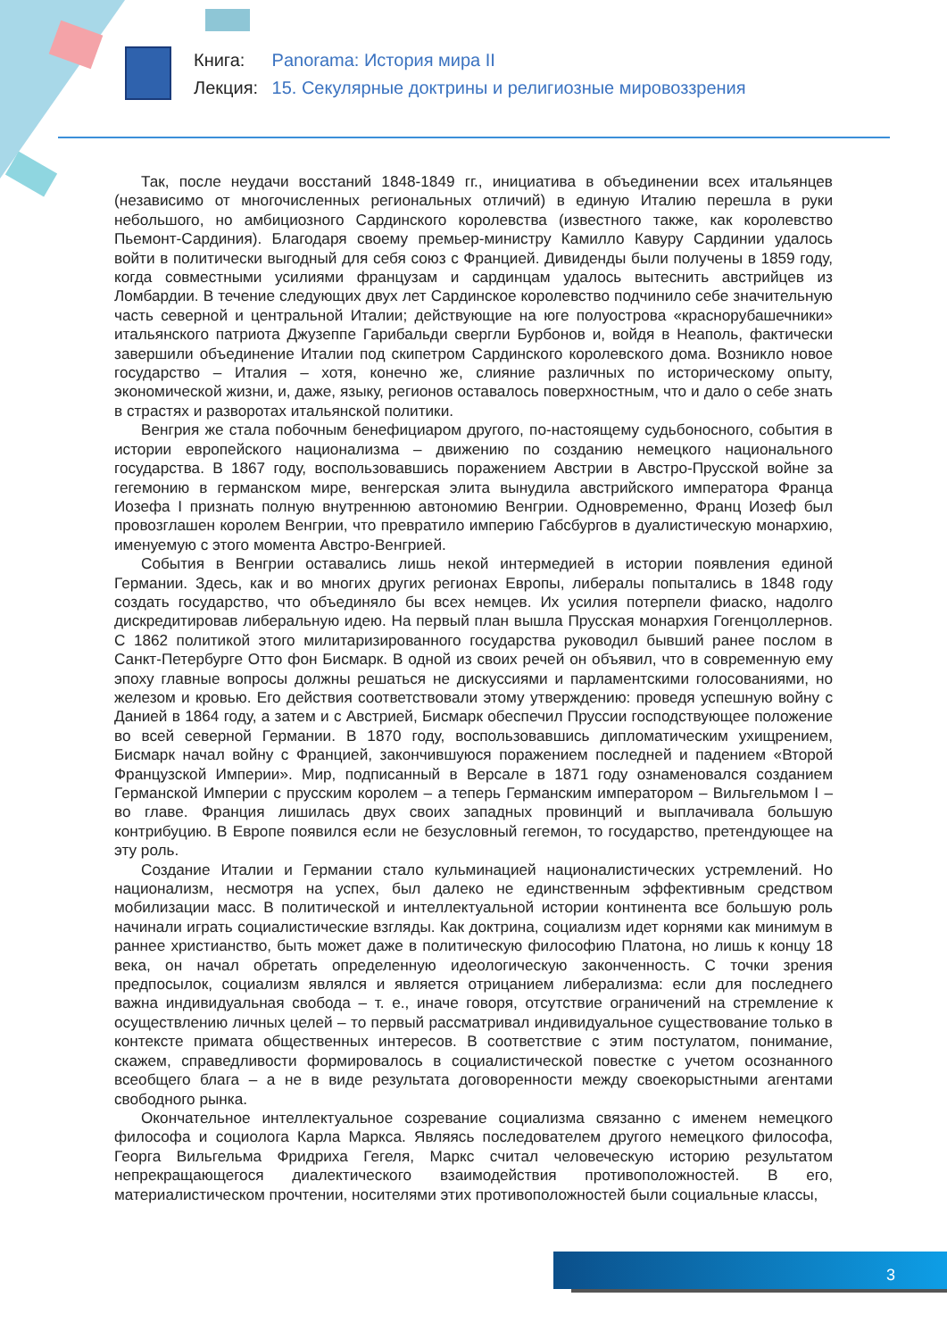Книга: Panorama: История мира II
Лекция: 15. Секулярные доктрины и религиозные мировоззрения
Так, после неудачи восстаний 1848-1849 гг., инициатива в объединении всех итальянцев (независимо от многочисленных региональных отличий) в единую Италию перешла в руки небольшого, но амбициозного Сардинского королевства (известного также, как королевство Пьемонт-Сардиния). Благодаря своему премьер-министру Камилло Кавуру Сардинии удалось войти в политически выгодный для себя союз с Францией. Дивиденды были получены в 1859 году, когда совместными усилиями французам и сардинцам удалось вытеснить австрийцев из Ломбардии. В течение следующих двух лет Сардинское королевство подчинило себе значительную часть северной и центральной Италии; действующие на юге полуострова «краснорубашечники» итальянского патриота Джузеппе Гарибальди свергли Бурбонов и, войдя в Неаполь, фактически завершили объединение Италии под скипетром Сардинского королевского дома. Возникло новое государство – Италия – хотя, конечно же, слияние различных по историческому опыту, экономической жизни, и, даже, языку, регионов оставалось поверхностным, что и дало о себе знать в страстях и разворотах итальянской политики.
Венгрия же стала побочным бенефициаром другого, по-настоящему судьбоносного, события в истории европейского национализма – движению по созданию немецкого национального государства. В 1867 году, воспользовавшись поражением Австрии в Австро-Прусской войне за гегемонию в германском мире, венгерская элита вынудила австрийского императора Франца Иозефа I признать полную внутреннюю автономию Венгрии. Одновременно, Франц Иозеф был провозглашен королем Венгрии, что превратило империю Габсбургов в дуалистическую монархию, именуемую с этого момента Австро-Венгрией.
События в Венгрии оставались лишь некой интермедией в истории появления единой Германии. Здесь, как и во многих других регионах Европы, либералы попытались в 1848 году создать государство, что объединяло бы всех немцев. Их усилия потерпели фиаско, надолго дискредитировав либеральную идею. На первый план вышла Прусская монархия Гогенцоллернов. С 1862 политикой этого милитаризированного государства руководил бывший ранее послом в Санкт-Петербурге Отто фон Бисмарк. В одной из своих речей он объявил, что в современную ему эпоху главные вопросы должны решаться не дискуссиями и парламентскими голосованиями, но железом и кровью. Его действия соответствовали этому утверждению: проведя успешную войну с Данией в 1864 году, а затем и с Австрией, Бисмарк обеспечил Пруссии господствующее положение во всей северной Германии. В 1870 году, воспользовавшись дипломатическим ухищрением, Бисмарк начал войну с Францией, закончившуюся поражением последней и падением «Второй Французской Империи». Мир, подписанный в Версале в 1871 году ознаменовался созданием Германской Империи с прусским королем – а теперь Германским императором – Вильгельмом I – во главе. Франция лишилась двух своих западных провинций и выплачивала большую контрибуцию. В Европе появился если не безусловный гегемон, то государство, претендующее на эту роль.
Создание Италии и Германии стало кульминацией националистических устремлений. Но национализм, несмотря на успех, был далеко не единственным эффективным средством мобилизации масс. В политической и интеллектуальной истории континента все большую роль начинали играть социалистические взгляды. Как доктрина, социализм идет корнями как минимум в раннее христианство, быть может даже в политическую философию Платона, но лишь к концу 18 века, он начал обретать определенную идеологическую законченность. С точки зрения предпосылок, социализм являлся и является отрицанием либерализма: если для последнего важна индивидуальная свобода – т. е., иначе говоря, отсутствие ограничений на стремление к осуществлению личных целей – то первый рассматривал индивидуальное существование только в контексте примата общественных интересов. В соответствие с этим постулатом, понимание, скажем, справедливости формировалось в социалистической повестке с учетом осознанного всеобщего блага – а не в виде результата договоренности между своекорыстными агентами свободного рынка.
Окончательное интеллектуальное созревание социализма связанно с именем немецкого философа и социолога Карла Маркса. Являясь последователем другого немецкого философа, Георга Вильгельма Фридриха Гегеля, Маркс считал человеческую историю результатом непрекращающегося диалектического взаимодействия противоположностей. В его, материалистическом прочтении, носителями этих противоположностей были социальные классы,
3